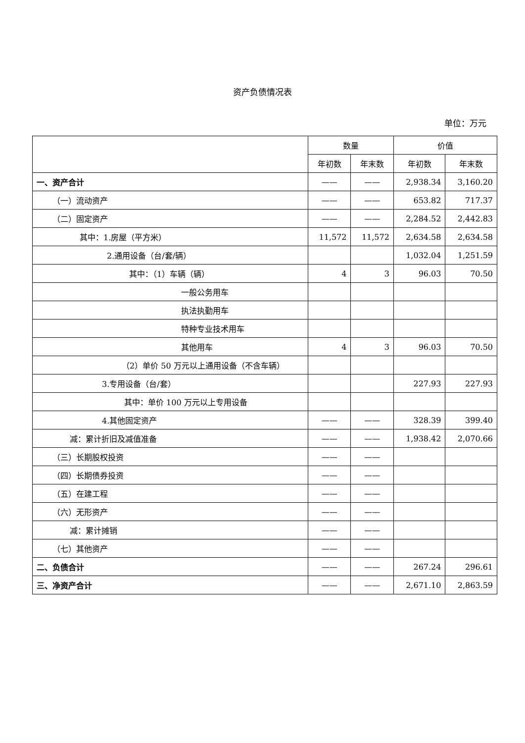资产负债情况表
单位：万元
| | 数量 | | 价值 | |
| --- | --- | --- | --- | --- |
| | 年初数 | 年末数 | 年初数 | 年末数 |
| 一、资产合计 | —— | —— | 2,938.34 | 3,160.20 |
| （一）流动资产 | —— | —— | 653.82 | 717.37 |
| （二）固定资产 | —— | —— | 2,284.52 | 2,442.83 |
| 其中：1.房屋（平方米） | 11,572 | 11,572 | 2,634.58 | 2,634.58 |
| 2.通用设备（台/套/辆） | | | 1,032.04 | 1,251.59 |
| 其中：（1）车辆（辆） | 4 | 3 | 96.03 | 70.50 |
| 一般公务用车 | | | | |
| 执法执勤用车 | | | | |
| 特种专业技术用车 | | | | |
| 其他用车 | 4 | 3 | 96.03 | 70.50 |
| （2）单价 50 万元以上通用设备（不含车辆） | | | | |
| 3.专用设备（台/套） | | | 227.93 | 227.93 |
| 其中：单价 100 万元以上专用设备 | | | | |
| 4.其他固定资产 | —— | —— | 328.39 | 399.40 |
| 减：累计折旧及减值准备 | —— | —— | 1,938.42 | 2,070.66 |
| （三）长期股权投资 | —— | —— | | |
| （四）长期债券投资 | —— | —— | | |
| （五）在建工程 | —— | —— | | |
| （六）无形资产 | —— | —— | | |
| 减：累计摊销 | —— | —— | | |
| （七）其他资产 | —— | —— | | |
| 二、负债合计 | —— | —— | 267.24 | 296.61 |
| 三、净资产合计 | —— | —— | 2,671.10 | 2,863.59 |